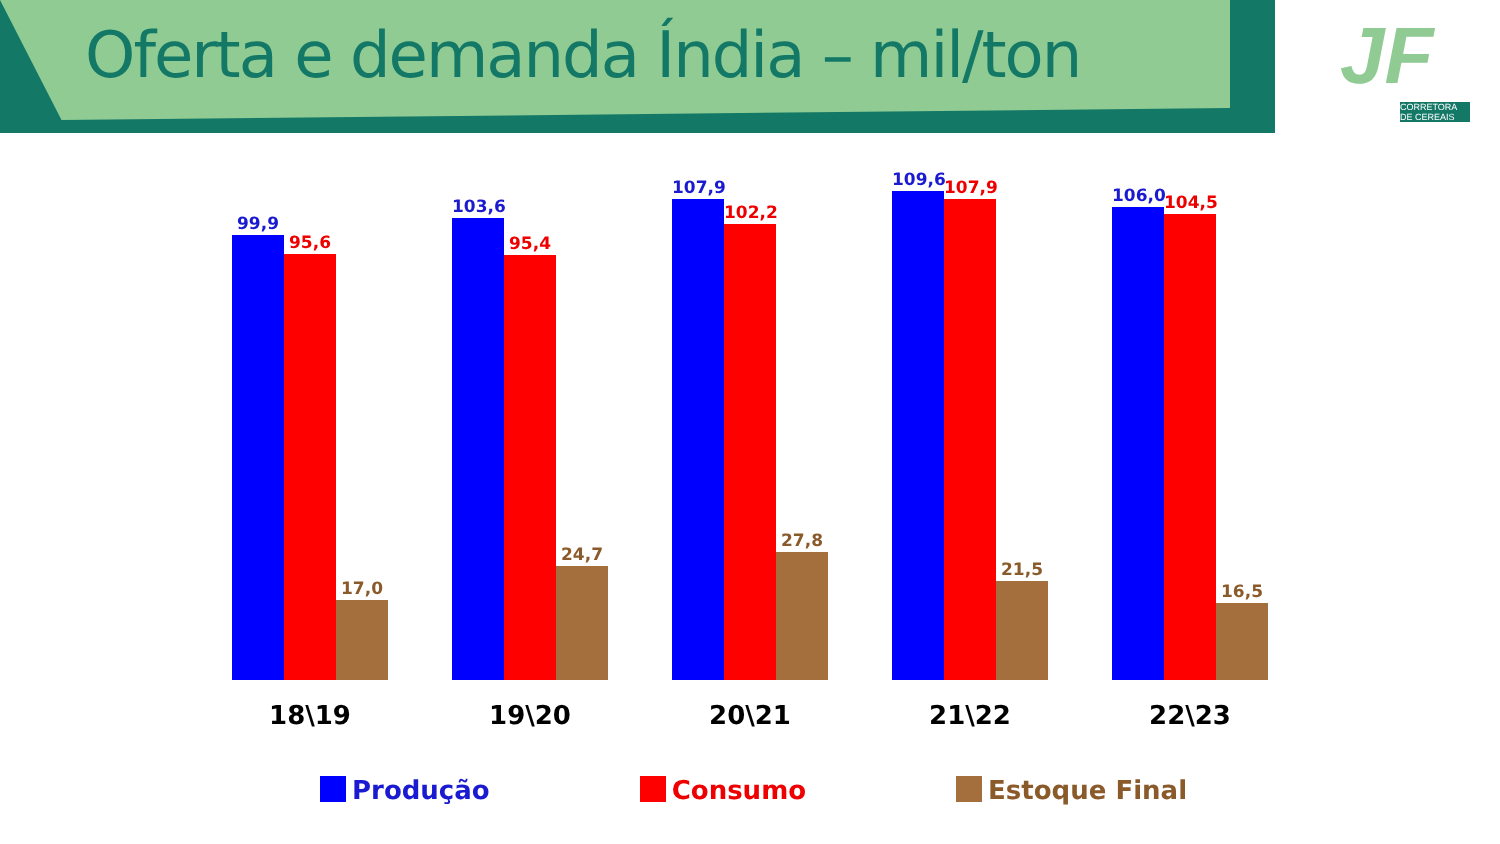Oferta e demanda Índia – mil/ton
JF
CORRETORA DE CEREAIS
99,9
95,6
17,0
18\19
103,6
95,4
24,7
19\20
107,9
102,2
27,8
20\21
109,6
107,9
21,5
21\22
106,0
104,5
16,5
22\23
Produção Consumo Estoque Final